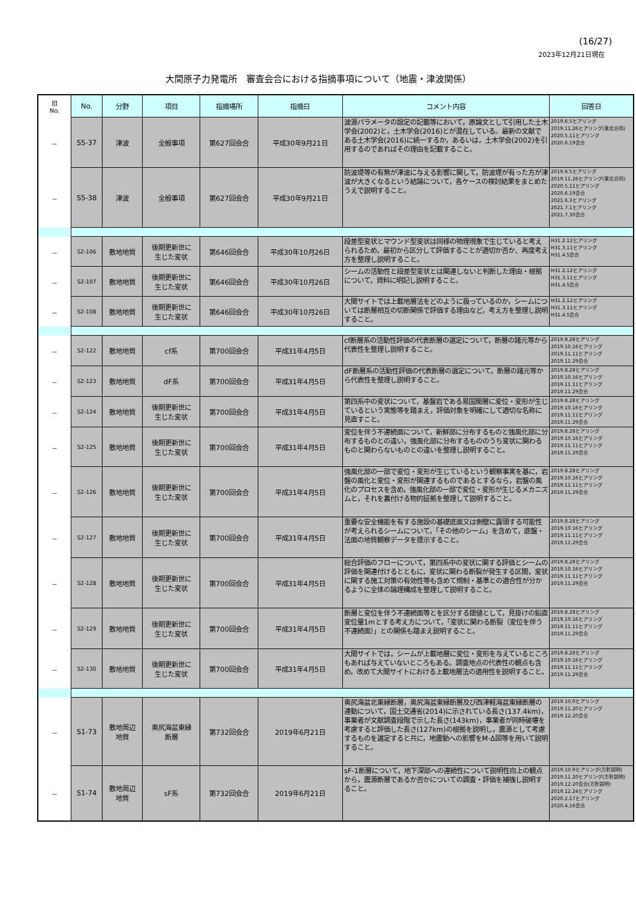(16/27)
2023年12月21日現在
大間原子力発電所　審査会合における指摘事項について（地震・津波関係）
| 旧 No. | No. | 分野 | 項目 | 指摘場所 | 指摘日 | コメント内容 | 回答日 |
| － | S5-37 | 津波 | 全般事項 | 第627回会合 | 平成30年9月21日 | 波源パラメータの設定の記載等において，原論文として引用した土木学会(2002)と，土木学会(2016)とが混在している。最新の文献である土木学会(2016)に統一するか，あるいは，土木学会(2002)を引用するのであればその理由を記載すること。 | 2019.6.5ヒアリング 2019.11.26ヒアリング(東北合同) 2020.5.11ヒアリング 2020.6.19会合 |
| － | S5-38 | 津波 | 全般事項 | 第627回会合 | 平成30年9月21日 | 防波堤等の有無が津波に与える影響に関して，防波堤が有った方が津波が大きくなるという結論について，各ケースの検討結果をまとめたうえで説明すること。 | 2019.6.5ヒアリング 2019.11.26ヒアリング(東北合同) 2020.5.11ヒアリング 2020.6.19会合 2021.6.3ヒアリング 2021.7.1ヒアリング 2021.7.30会合 |
| － | S2-106 | 敷地地質 | 後期更新世に 生じた変状 | 第646回会合 | 平成30年10月26日 | 段差型変状とマウンド型変状は同様の物理現象で生じていると考えられるため，最初から区分して評価することが適切か否か、再度考え方を整理し説明すること。 | H31.2.12ヒアリング H31.3.11ヒアリング H31.4.5会合 |
| － | S2-107 | 敷地地質 | 後期更新世に 生じた変状 | 第646回会合 | 平成30年10月26日 | シームの活動性と段差型変状とは関連しないと判断した理由・根拠について，資料に明記し説明すること。 | H31.2.12ヒアリング H31.3.11ヒアリング H31.4.5会合 |
| － | S2-108 | 敷地地質 | 後期更新世に 生じた変状 | 第646回会合 | 平成30年10月26日 | 大間サイトでは上載地層法をどのように扱っているのか，シームについては断層相互の切断関係で評価する理由など，考え方を整理し説明すること。 | H31.2.12ヒアリング H31.3.11ヒアリング H31.4.5会合 |
| － | S2-122 | 敷地地質 | cf系 | 第700回会合 | 平成31年4月5日 | cf断層系の活動性評価の代表断層の選定について，断層の諸元等から代表性を整理し説明すること。 | 2019.8.28ヒアリング 2019.10.16ヒアリング 2019.11.11ヒアリング 2019.11.29会合 |
| － | S2-123 | 敷地地質 | dF系 | 第700回会合 | 平成31年4月5日 | dF断層系の活動性評価の代表断層の選定について，断層の諸元等から代表性を整理し説明すること。 | 2019.8.28ヒアリング 2019.10.16ヒアリング 2019.11.11ヒアリング 2019.11.29会合 |
| － | S2-124 | 敷地地質 | 後期更新世に 生じた変状 | 第700回会合 | 平成31年4月5日 | 第四系中の変状について，基盤岩である易国間層に変位・変形が生じているという実態等を踏まえ，評価対象を明確にして適切な名称に見直すこと。 | 2019.8.28ヒアリング 2019.10.16ヒアリング 2019.11.11ヒアリング 2019.11.29会合 |
| － | S2-125 | 敷地地質 | 後期更新世に 生じた変状 | 第700回会合 | 平成31年4月5日 | 変位を伴う不連続面について，新鮮部に分布するものと強風化部に分布するものとの違い，強風化部に分布するもののうち変状に関わるものと関わらないものとの違いを整理し説明すること。 | 2019.8.28ヒアリング 2019.10.16ヒアリング 2019.11.11ヒアリング 2019.11.29会合 |
| － | S2-126 | 敷地地質 | 後期更新世に 生じた変状 | 第700回会合 | 平成31年4月5日 | 強風化部の一部で変位・変形が生じているという観察事実を基に，岩盤の風化と変位・変形が関連するものであるとするなら，岩盤の風化のプロセスを含め，強風化部の一部で変位・変形が生じるメカニズムと，それを裏付ける物的証拠を整理して説明すること。 | 2019.8.28ヒアリング 2019.10.16ヒアリング 2019.11.11ヒアリング 2019.11.29会合 |
| － | S2-127 | 敷地地質 | 後期更新世に 生じた変状 | 第700回会合 | 平成31年4月5日 | 重要な安全機能を有する施設の基礎底面又は側壁に露頭する可能性が考えられるシームについて，「その他のシーム」を含めて，底盤・法面の地質観察データを提示すること。 | 2019.8.28ヒアリング 2019.10.16ヒアリング 2019.11.11ヒアリング 2019.11.29会合 |
| － | S2-128 | 敷地地質 | 後期更新世に 生じた変状 | 第700回会合 | 平成31年4月5日 | 総合評価のフローについて，第四系中の変状に関する評価とシームの評価を関連付けるとともに，変状に関わる断裂が発生する区間，変状に関する施工対策の有効性等も含めて規制・基準との適合性が分かるように全体の論理構成を整理して説明すること。 | 2019.8.28ヒアリング 2019.10.16ヒアリング 2019.11.11ヒアリング 2019.11.29会合 |
| － | S2-129 | 敷地地質 | 後期更新世に 生じた変状 | 第700回会合 | 平成31年4月5日 | 断層と変位を伴う不連続面等とを区分する閾値として，見掛けの鉛直変位量1mとする考え方について，「変状に関わる断裂（変位を伴う不連続面）」との関係も踏まえ説明すること。 | 2019.8.28ヒアリング 2019.10.16ヒアリング 2019.11.11ヒアリング 2019.11.29会合 |
| － | S2-130 | 敷地地質 | 後期更新世に 生じた変状 | 第700回会合 | 平成31年4月5日 | 大間サイトでは，シームが上載地層に変位・変形を与えているところもあれば与えていないところもある。調査地点の代表性の観点も含め，改めて大間サイトにおける上載地層法の適用性を説明すること。 | 2019.8.28ヒアリング 2019.10.16ヒアリング 2019.11.11ヒアリング 2019.11.29会合 |
| － | S1-73 | 敷地周辺 地質 | 奥尻海盆東縁 断層 | 第732回会合 | 2019年6月21日 | 奥尻海盆北東縁断層，奥尻海盆東縁断層及び西津軽海盆東縁断層の連動について，国土交通省(2014)に示されている長さ(137.4km)，事業者が文献調査段階で示した長さ(143km)，事業者が同時破壊を考慮すると評価した長さ(127km)の根拠を説明し，震源として考慮するものを選定すると共に，地震動への影響をM-Δ図等を用いて説明すること。 | 2019.10.9ヒアリング 2019.11.20ヒアリング 2019.12.20会合 |
| － | S1-74 | 敷地周辺 地質 | sF系 | 第732回会合 | 2019年6月21日 | sF-1断層について，地下深部への連続性について説明性向上の観点から，震源断層であるか否かについての調査・評価を補強し説明すること。 | 2019.10.9ヒアリング(方針説明) 2019.11.20ヒアリング(方針説明) 2019.12.20会合(方針説明) 2019.12.24ヒアリング 2020.2.17ヒアリング 2020.4.16会合 |